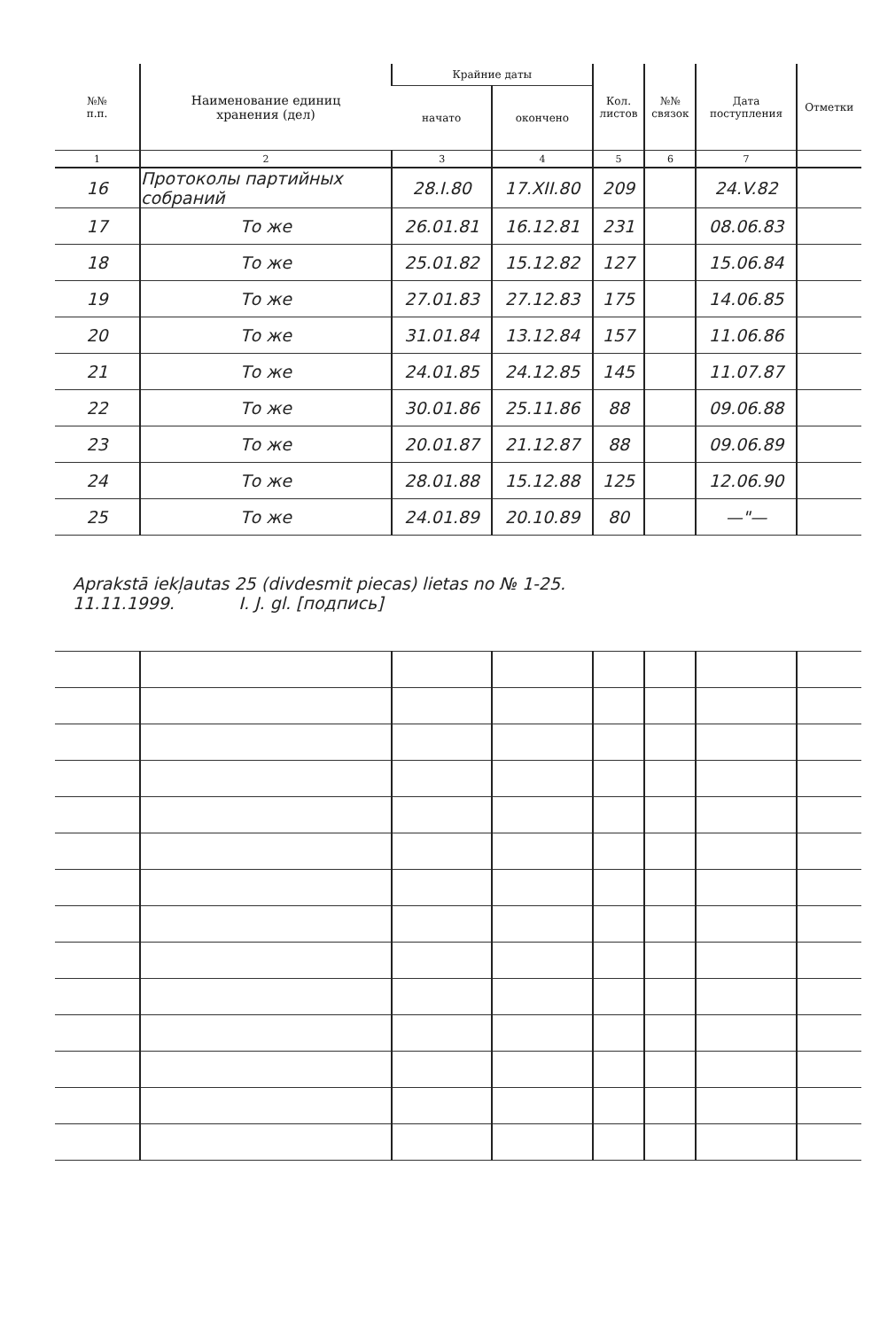| №№ п.п. | Наименование единиц хранения (дел) | Крайние даты | | Кол. листов | №№ связок | Дата поступления | Отметки |
| --- | --- | --- | --- | --- | --- | --- | --- |
| | | начато | окончено | | | | |
| 1 | 2 | 3 | 4 | 5 | 6 | 7 | |
| 16 | Протоколы партийных собраний | 28.I.80 | 17.XII.80 | 209 | | 24.V.82 | |
| 17 | То же | 26.01.81 | 16.12.81 | 231 | | 08.06.83 | |
| 18 | То же | 25.01.82 | 15.12.82 | 127 | | 15.06.84 | |
| 19 | То же | 27.01.83 | 27.12.83 | 175 | | 14.06.85 | |
| 20 | То же | 31.01.84 | 13.12.84 | 157 | | 11.06.86 | |
| 21 | То же | 24.01.85 | 24.12.85 | 145 | | 11.07.87 | |
| 22 | То же | 30.01.86 | 25.11.86 | 88 | | 09.06.88 | |
| 23 | То же | 20.01.87 | 21.12.87 | 88 | | 09.06.89 | |
| 24 | То же | 28.01.88 | 15.12.88 | 125 | | 12.06.90 | |
| 25 | То же | 24.01.89 | 20.10.89 | 80 | | —"— | |
| Aprakstā iekļautas 25 (divdesmit piecas) lietas no № 1-25. 11.11.1999. I. J. gl. [подпись] | | | | | | | |